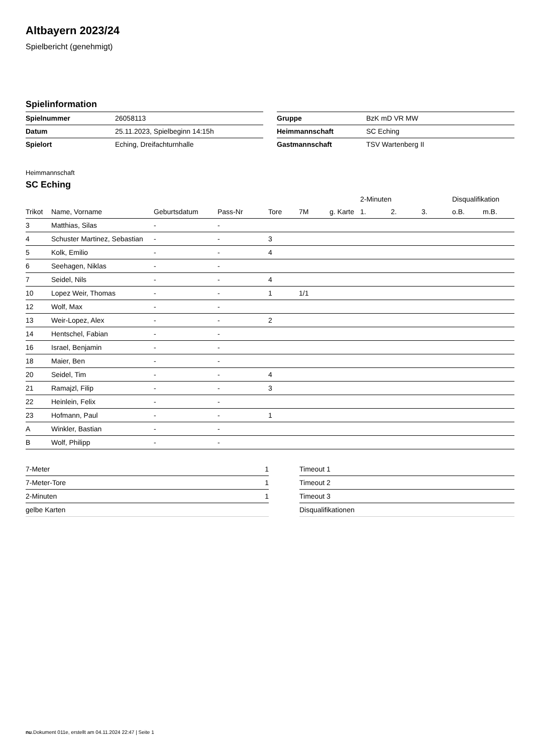Altbayern 2023/24
Spielbericht (genehmigt)
Spielinformation
| Spielnummer | 26058113 |
| Datum | 25.11.2023, Spielbeginn 14:15h |
| Spielort | Eching, Dreifachturnhalle |
| Gruppe | BzK mD VR MW |
| Heimmannschaft | SC Eching |
| Gastmannschaft | TSV Wartenberg II |
Heimmannschaft
SC Eching
| | | | | | | | 2-Minuten | | | Disqualifikation | |
| --- | --- | --- | --- | --- | --- | --- | --- | --- | --- | --- | --- |
| Trikot | Name, Vorname | Geburtsdatum | Pass-Nr | Tore | 7M | g. Karte | 1. | 2. | 3. | o.B. | m.B. |
| 3 | Matthias, Silas | - | - | | | | | | | | |
| 4 | Schuster Martinez, Sebastian | - | - | 3 | | | | | | | |
| 5 | Kolk, Emilio | - | - | 4 | | | | | | | |
| 6 | Seehagen, Niklas | - | - | | | | | | | | |
| 7 | Seidel, Nils | - | - | 4 | | | | | | | |
| 10 | Lopez Weir, Thomas | - | - | 1 | 1/1 | | | | | | |
| 12 | Wolf, Max | - | - | | | | | | | | |
| 13 | Weir-Lopez, Alex | - | - | 2 | | | | | | | |
| 14 | Hentschel, Fabian | - | - | | | | | | | | |
| 16 | Israel, Benjamin | - | - | | | | | | | | |
| 18 | Maier, Ben | - | - | | | | | | | | |
| 20 | Seidel, Tim | - | - | 4 | | | | | | | |
| 21 | Ramajzl, Filip | - | - | 3 | | | | | | | |
| 22 | Heinlein, Felix | - | - | | | | | | | | |
| 23 | Hofmann, Paul | - | - | 1 | | | | | | | |
| A | Winkler, Bastian | - | - | | | | | | | | |
| B | Wolf, Philipp | - | - | | | | | | | | |
| 7-Meter | 1 |
| 7-Meter-Tore | 1 |
| 2-Minuten | 1 |
| gelbe Karten | |
| Timeout 1 |
| Timeout 2 |
| Timeout 3 |
| Disqualifikationen |
nu.Dokument 011e, erstellt am 04.11.2024 22:47 | Seite 1